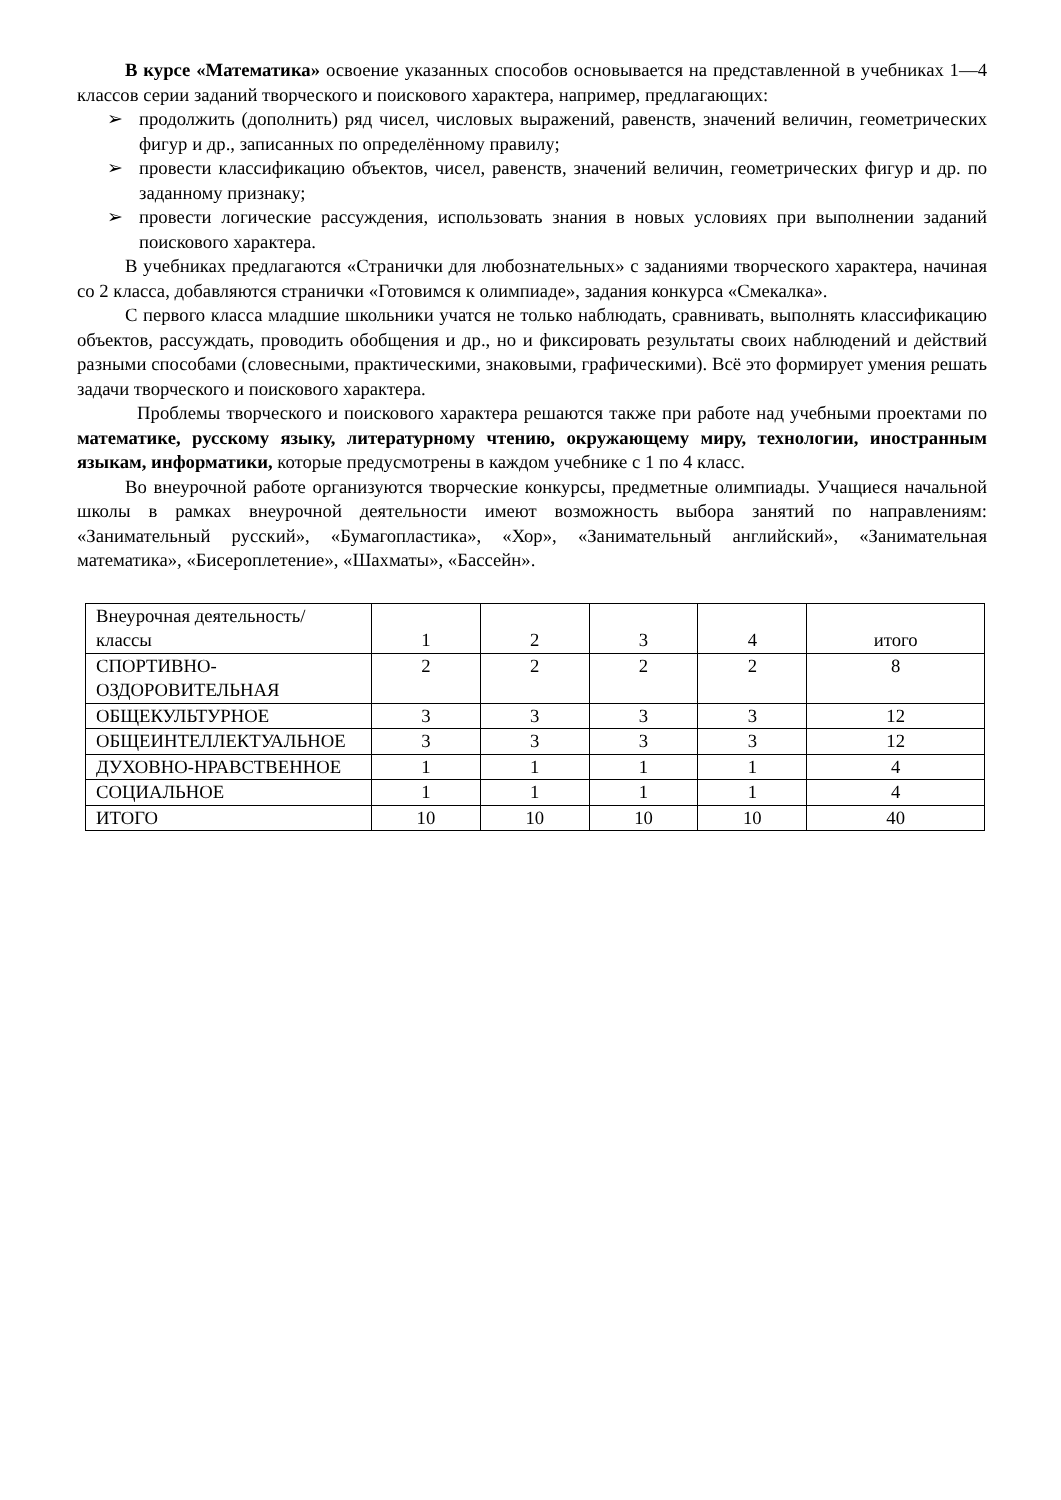В курсе «Математика» освоение указанных способов основывается на представленной в учебниках 1—4 классов серии заданий творческого и поискового характера, например, предлагающих:
➢ продолжить (дополнить) ряд чисел, числовых выражений, равенств, значений величин, геометрических фигур и др., записанных по определённому правилу;
➢ провести классификацию объектов, чисел, равенств, значений величин, геометрических фигур и др. по заданному признаку;
➢ провести логические рассуждения, использовать знания в новых условиях при выполнении заданий поискового характера.
В учебниках предлагаются «Странички для любознательных» с заданиями творческого характера, начиная со 2 класса, добавляются странички «Готовимся к олимпиаде», задания конкурса «Смекалка».
С первого класса младшие школьники учатся не только наблюдать, сравнивать, выполнять классификацию объектов, рассуждать, проводить обобщения и др., но и фиксировать результаты своих наблюдений и действий разными способами (словесными, практическими, знаковыми, графическими). Всё это формирует умения решать задачи творческого и поискового характера.
Проблемы творческого и поискового характера решаются также при работе над учебными проектами по математике, русскому языку, литературному чтению, окружающему миру, технологии, иностранным языкам, информатики, которые предусмотрены в каждом учебнике с 1 по 4 класс.
Во внеурочной работе организуются творческие конкурсы, предметные олимпиады. Учащиеся начальной школы в рамках внеурочной деятельности имеют возможность выбора занятий по направлениям: «Занимательный русский», «Бумагопластика», «Хор», «Занимательный английский», «Занимательная математика», «Бисероплетение», «Шахматы», «Бассейн».
| Внеурочная деятельность/классы | 1 | 2 | 3 | 4 | итого |
| СПОРТИВНО-ОЗДОРОВИТЕЛЬНАЯ | 2 | 2 | 2 | 2 | 8 |
| ОБЩЕКУЛЬТУРНОЕ | 3 | 3 | 3 | 3 | 12 |
| ОБЩЕИНТЕЛЛЕКТУАЛЬНОЕ | 3 | 3 | 3 | 3 | 12 |
| ДУХОВНО-НРАВСТВЕННОЕ | 1 | 1 | 1 | 1 | 4 |
| СОЦИАЛЬНОЕ | 1 | 1 | 1 | 1 | 4 |
| ИТОГО | 10 | 10 | 10 | 10 | 40 |